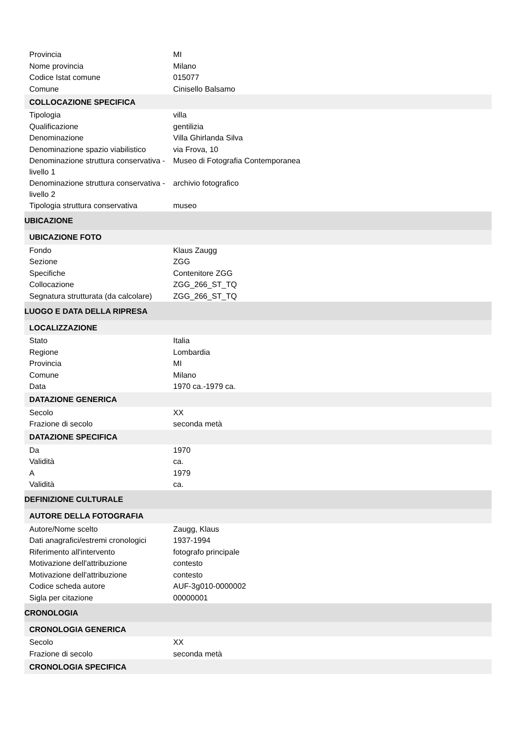| Provincia | MI |
| Nome provincia | Milano |
| Codice Istat comune | 015077 |
| Comune | Cinisello Balsamo |
| COLLOCAZIONE SPECIFICA | |
| Tipologia | villa |
| Qualificazione | gentilizia |
| Denominazione | Villa Ghirlanda Silva |
| Denominazione spazio viabilistico | via Frova, 10 |
| Denominazione struttura conservativa - livello 1 | Museo di Fotografia Contemporanea |
| Denominazione struttura conservativa - livello 2 | archivio fotografico |
| Tipologia struttura conservativa | museo |
| UBICAZIONE | |
| UBICAZIONE FOTO | |
| Fondo | Klaus Zaugg |
| Sezione | ZGG |
| Specifiche | Contenitore ZGG |
| Collocazione | ZGG_266_ST_TQ |
| Segnatura strutturata (da calcolare) | ZGG_266_ST_TQ |
| LUOGO E DATA DELLA RIPRESA | |
| LOCALIZZAZIONE | |
| Stato | Italia |
| Regione | Lombardia |
| Provincia | MI |
| Comune | Milano |
| Data | 1970 ca.-1979 ca. |
| DATAZIONE GENERICA | |
| Secolo | XX |
| Frazione di secolo | seconda metà |
| DATAZIONE SPECIFICA | |
| Da | 1970 |
| Validità | ca. |
| A | 1979 |
| Validità | ca. |
| DEFINIZIONE CULTURALE | |
| AUTORE DELLA FOTOGRAFIA | |
| Autore/Nome scelto | Zaugg, Klaus |
| Dati anagrafici/estremi cronologici | 1937-1994 |
| Riferimento all'intervento | fotografo principale |
| Motivazione dell'attribuzione | contesto |
| Motivazione dell'attribuzione | contesto |
| Codice scheda autore | AUF-3g010-0000002 |
| Sigla per citazione | 00000001 |
| CRONOLOGIA | |
| CRONOLOGIA GENERICA | |
| Secolo | XX |
| Frazione di secolo | seconda metà |
| CRONOLOGIA SPECIFICA | |